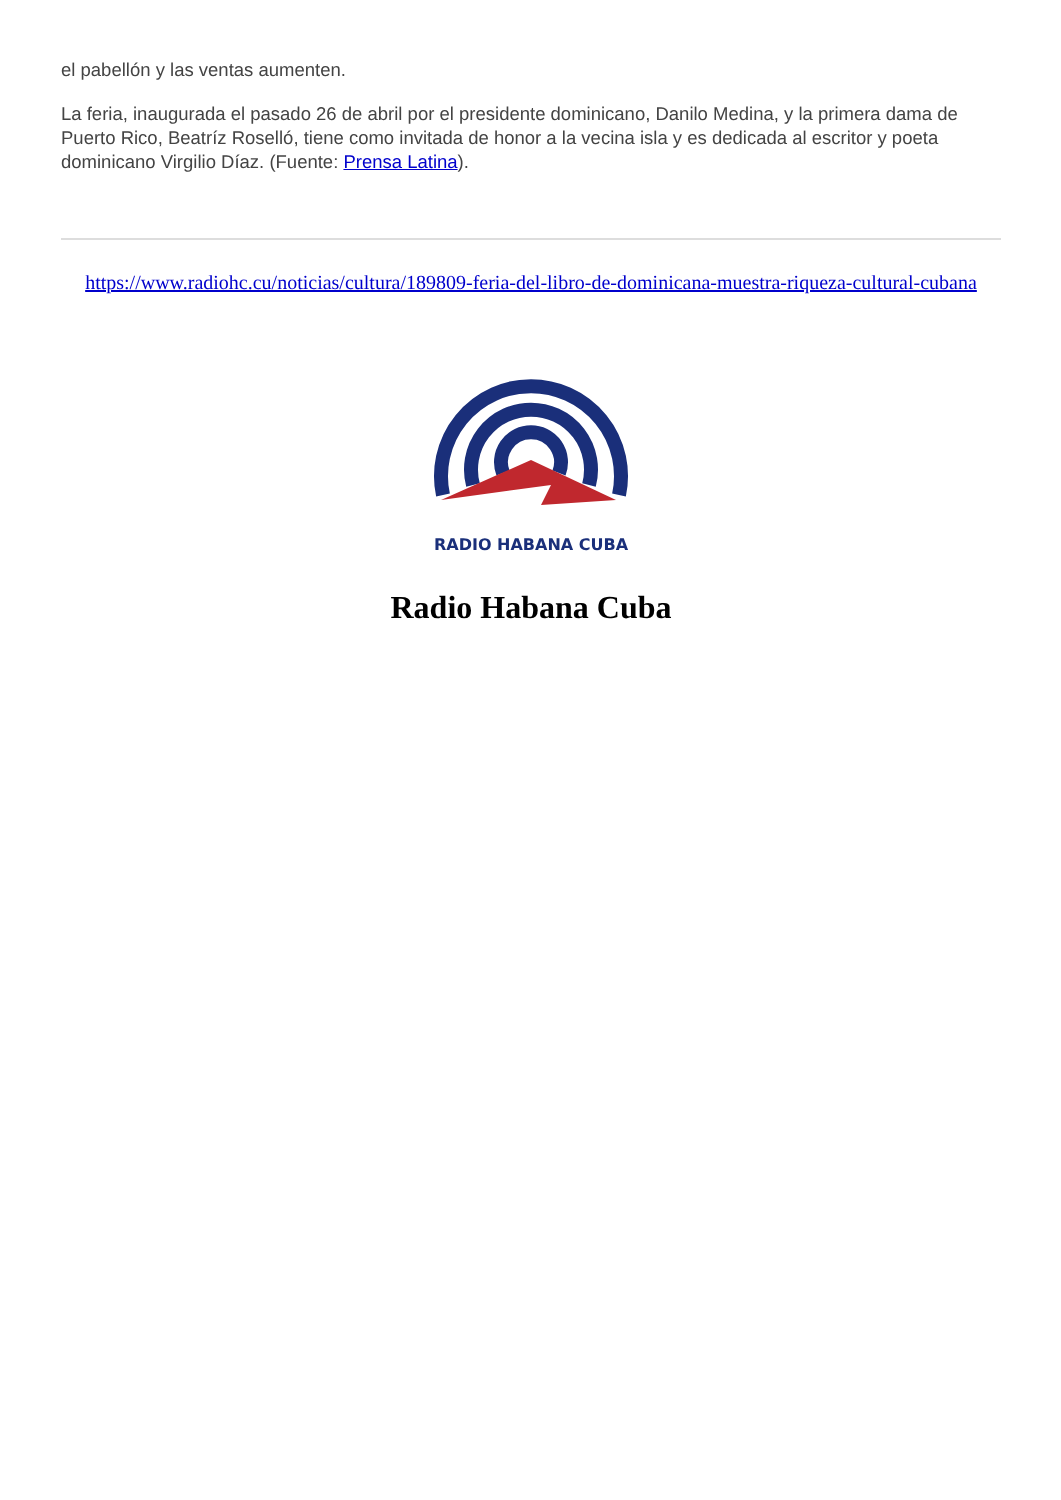el pabellón y las ventas aumenten.
La feria, inaugurada el pasado 26 de abril por el presidente dominicano, Danilo Medina, y la primera dama de Puerto Rico, Beatríz Roselló, tiene como invitada de honor a la vecina isla y es dedicada al escritor y poeta dominicano Virgilio Díaz. (Fuente: Prensa Latina).
https://www.radiohc.cu/noticias/cultura/189809-feria-del-libro-de-dominicana-muestra-riqueza-cultural-cubana
RADIO HABANA CUBA
Radio Habana Cuba